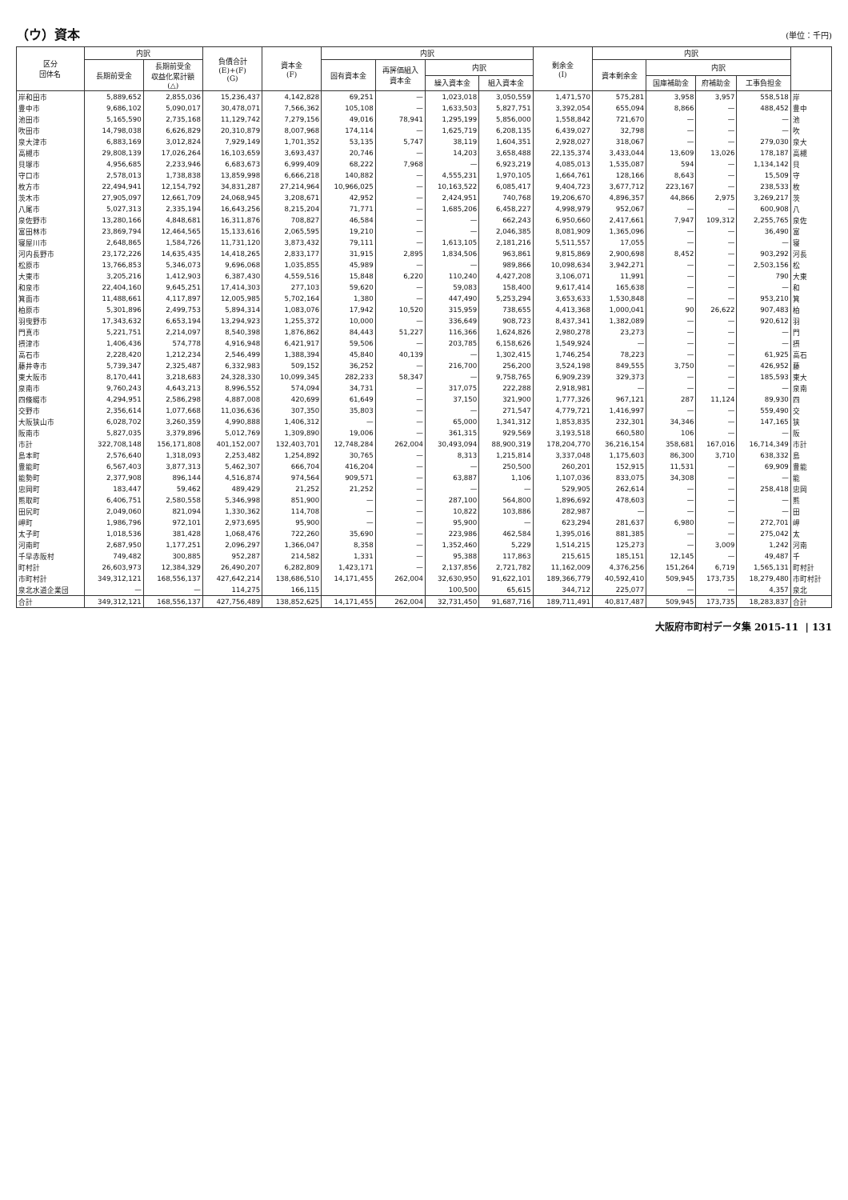（ウ）資本
(単位：千円)
| 区分 団体名 | 内訳 | | 負債合計 (E)+(F) (G) | 資本金 (F) | 内訳 | | | | 剰余金 (I) | 内訳 | | | | |
| --- | --- | --- | --- | --- | --- | --- | --- | --- | --- | --- | --- | --- | --- | --- |
| | 長期前受金 | 長期前受金 収益化累計額 (△) | | | 固有資本金 | 再評価組入 資本金 | 内訳 | | | 資本剰余金 | 内訳 | | | |
| | | | | | | | 繰入資本金 | 組入資本金 | | | 国庫補助金 | 府補助金 | 工事負担金 | |
| 岸和田市 | 5,889,652 | 2,855,036 | 15,236,437 | 4,142,828 | 69,251 | — | 1,023,018 | 3,050,559 | 1,471,570 | 575,281 | 3,958 | 3,957 | 558,518 | 岸 |
| 豊中市 | 9,686,102 | 5,090,017 | 30,478,071 | 7,566,362 | 105,108 | — | 1,633,503 | 5,827,751 | 3,392,054 | 655,094 | 8,866 | — | 488,452 | 豊中 |
| 池田市 | 5,165,590 | 2,735,168 | 11,129,742 | 7,279,156 | 49,016 | 78,941 | 1,295,199 | 5,856,000 | 1,558,842 | 721,670 | — | — | — | 池 |
| 吹田市 | 14,798,038 | 6,626,829 | 20,310,879 | 8,007,968 | 174,114 | — | 1,625,719 | 6,208,135 | 6,439,027 | 32,798 | — | — | — | 吹 |
| 泉大津市 | 6,883,169 | 3,012,824 | 7,929,149 | 1,701,352 | 53,135 | 5,747 | 38,119 | 1,604,351 | 2,928,027 | 318,067 | — | — | 279,030 | 泉大 |
| 高槻市 | 29,808,139 | 17,026,264 | 16,103,659 | 3,693,437 | 20,746 | — | 14,203 | 3,658,488 | 22,135,374 | 3,433,044 | 13,609 | 13,026 | 178,187 | 高槻 |
| 貝塚市 | 4,956,685 | 2,233,946 | 6,683,673 | 6,999,409 | 68,222 | 7,968 | — | 6,923,219 | 4,085,013 | 1,535,087 | 594 | — | 1,134,142 | 貝 |
| 守口市 | 2,578,013 | 1,738,838 | 13,859,998 | 6,666,218 | 140,882 | — | 4,555,231 | 1,970,105 | 1,664,761 | 128,166 | 8,643 | — | 15,509 | 守 |
| 枚方市 | 22,494,941 | 12,154,792 | 34,831,287 | 27,214,964 | 10,966,025 | — | 10,163,522 | 6,085,417 | 9,404,723 | 3,677,712 | 223,167 | — | 238,533 | 枚 |
| 茨木市 | 27,905,097 | 12,661,709 | 24,068,945 | 3,208,671 | 42,952 | — | 2,424,951 | 740,768 | 19,206,670 | 4,896,357 | 44,866 | 2,975 | 3,269,217 | 茨 |
| 八尾市 | 5,027,313 | 2,335,194 | 16,643,256 | 8,215,204 | 71,771 | — | 1,685,206 | 6,458,227 | 4,998,979 | 952,067 | — | — | 600,908 | 八 |
| 泉佐野市 | 13,280,166 | 4,848,681 | 16,311,876 | 708,827 | 46,584 | — | — | 662,243 | 6,950,660 | 2,417,661 | 7,947 | 109,312 | 2,255,765 | 泉佐 |
| 富田林市 | 23,869,794 | 12,464,565 | 15,133,616 | 2,065,595 | 19,210 | — | — | 2,046,385 | 8,081,909 | 1,365,096 | — | — | 36,490 | 富 |
| 寝屋川市 | 2,648,865 | 1,584,726 | 11,731,120 | 3,873,432 | 79,111 | — | 1,613,105 | 2,181,216 | 5,511,557 | 17,055 | — | — | — | 寝 |
| 河内長野市 | 23,172,226 | 14,635,435 | 14,418,265 | 2,833,177 | 31,915 | 2,895 | 1,834,506 | 963,861 | 9,815,869 | 2,900,698 | 8,452 | — | 903,292 | 河長 |
| 松原市 | 13,766,853 | 5,346,073 | 9,696,068 | 1,035,855 | 45,989 | — | — | 989,866 | 10,098,634 | 3,942,271 | — | — | 2,503,156 | 松 |
| 大東市 | 3,205,216 | 1,412,903 | 6,387,430 | 4,559,516 | 15,848 | 6,220 | 110,240 | 4,427,208 | 3,106,071 | 11,991 | — | — | 790 | 大東 |
| 和泉市 | 22,404,160 | 9,645,251 | 17,414,303 | 277,103 | 59,620 | — | 59,083 | 158,400 | 9,617,414 | 165,638 | — | — | — | 和 |
| 箕面市 | 11,488,661 | 4,117,897 | 12,005,985 | 5,702,164 | 1,380 | — | 447,490 | 5,253,294 | 3,653,633 | 1,530,848 | — | — | 953,210 | 箕 |
| 柏原市 | 5,301,896 | 2,499,753 | 5,894,314 | 1,083,076 | 17,942 | 10,520 | 315,959 | 738,655 | 4,413,368 | 1,000,041 | 90 | 26,622 | 907,483 | 柏 |
| 羽曳野市 | 17,343,632 | 6,653,194 | 13,294,923 | 1,255,372 | 10,000 | — | 336,649 | 908,723 | 8,437,341 | 1,382,089 | — | — | 920,612 | 羽 |
| 門真市 | 5,221,751 | 2,214,097 | 8,540,398 | 1,876,862 | 84,443 | 51,227 | 116,366 | 1,624,826 | 2,980,278 | 23,273 | — | — | — | 門 |
| 摂津市 | 1,406,436 | 574,778 | 4,916,948 | 6,421,917 | 59,506 | — | 203,785 | 6,158,626 | 1,549,924 | — | — | — | — | 摂 |
| 高石市 | 2,228,420 | 1,212,234 | 2,546,499 | 1,388,394 | 45,840 | 40,139 | — | 1,302,415 | 1,746,254 | 78,223 | — | — | 61,925 | 高石 |
| 藤井寺市 | 5,739,347 | 2,325,487 | 6,332,983 | 509,152 | 36,252 | — | 216,700 | 256,200 | 3,524,198 | 849,555 | 3,750 | — | 426,952 | 藤 |
| 東大阪市 | 8,170,441 | 3,218,683 | 24,328,330 | 10,099,345 | 282,233 | 58,347 | — | 9,758,765 | 6,909,239 | 329,373 | — | — | 185,593 | 東大 |
| 泉南市 | 9,760,243 | 4,643,213 | 8,996,552 | 574,094 | 34,731 | — | 317,075 | 222,288 | 2,918,981 | — | — | — | — | 泉南 |
| 四條畷市 | 4,294,951 | 2,586,298 | 4,887,008 | 420,699 | 61,649 | — | 37,150 | 321,900 | 1,777,326 | 967,121 | 287 | 11,124 | 89,930 | 四 |
| 交野市 | 2,356,614 | 1,077,668 | 11,036,636 | 307,350 | 35,803 | — | — | 271,547 | 4,779,721 | 1,416,997 | — | — | 559,490 | 交 |
| 大阪狭山市 | 6,028,702 | 3,260,359 | 4,990,888 | 1,406,312 | — | — | 65,000 | 1,341,312 | 1,853,835 | 232,301 | 34,346 | — | 147,165 | 狭 |
| 阪南市 | 5,827,035 | 3,379,896 | 5,012,769 | 1,309,890 | 19,006 | — | 361,315 | 929,569 | 3,193,518 | 660,580 | 106 | — | — | 阪 |
| 市計 | 322,708,148 | 156,171,808 | 401,152,007 | 132,403,701 | 12,748,284 | 262,004 | 30,493,094 | 88,900,319 | 178,204,770 | 36,216,154 | 358,681 | 167,016 | 16,714,349 | 市計 |
| 島本町 | 2,576,640 | 1,318,093 | 2,253,482 | 1,254,892 | 30,765 | — | 8,313 | 1,215,814 | 3,337,048 | 1,175,603 | 86,300 | 3,710 | 638,332 | 島 |
| 豊能町 | 6,567,403 | 3,877,313 | 5,462,307 | 666,704 | 416,204 | — | — | 250,500 | 260,201 | 152,915 | 11,531 | — | 69,909 | 豊能 |
| 能勢町 | 2,377,908 | 896,144 | 4,516,874 | 974,564 | 909,571 | — | 63,887 | 1,106 | 1,107,036 | 833,075 | 34,308 | — | — | 能 |
| 忠岡町 | 183,447 | 59,462 | 489,429 | 21,252 | 21,252 | — | — | — | 529,905 | 262,614 | — | — | 258,418 | 忠岡 |
| 熊取町 | 6,406,751 | 2,580,558 | 5,346,998 | 851,900 | — | — | 287,100 | 564,800 | 1,896,692 | 478,603 | — | — | — | 熊 |
| 田尻町 | 2,049,060 | 821,094 | 1,330,362 | 114,708 | — | — | 10,822 | 103,886 | 282,987 | — | — | — | — | 田 |
| 岬町 | 1,986,796 | 972,101 | 2,973,695 | 95,900 | — | — | 95,900 | — | 623,294 | 281,637 | 6,980 | — | 272,701 | 岬 |
| 太子町 | 1,018,536 | 381,428 | 1,068,476 | 722,260 | 35,690 | — | 223,986 | 462,584 | 1,395,016 | 881,385 | — | — | 275,042 | 太 |
| 河南町 | 2,687,950 | 1,177,251 | 2,096,297 | 1,366,047 | 8,358 | — | 1,352,460 | 5,229 | 1,514,215 | 125,273 | — | 3,009 | 1,242 | 河南 |
| 千早赤阪村 | 749,482 | 300,885 | 952,287 | 214,582 | 1,331 | — | 95,388 | 117,863 | 215,615 | 185,151 | 12,145 | — | 49,487 | 千 |
| 町村計 | 26,603,973 | 12,384,329 | 26,490,207 | 6,282,809 | 1,423,171 | — | 2,137,856 | 2,721,782 | 11,162,009 | 4,376,256 | 151,264 | 6,719 | 1,565,131 | 町村計 |
| 市町村計 | 349,312,121 | 168,556,137 | 427,642,214 | 138,686,510 | 14,171,455 | 262,004 | 32,630,950 | 91,622,101 | 189,366,779 | 40,592,410 | 509,945 | 173,735 | 18,279,480 | 市町村計 |
| 泉北水道企業団 | — | — | 114,275 | 166,115 | | | 100,500 | 65,615 | 344,712 | 225,077 | — | — | 4,357 | 泉北 |
| 合計 | 349,312,121 | 168,556,137 | 427,756,489 | 138,852,625 | 14,171,455 | 262,004 | 32,731,450 | 91,687,716 | 189,711,491 | 40,817,487 | 509,945 | 173,735 | 18,283,837 | 合計 |
大阪府市町村データ集 2015-11 | 131